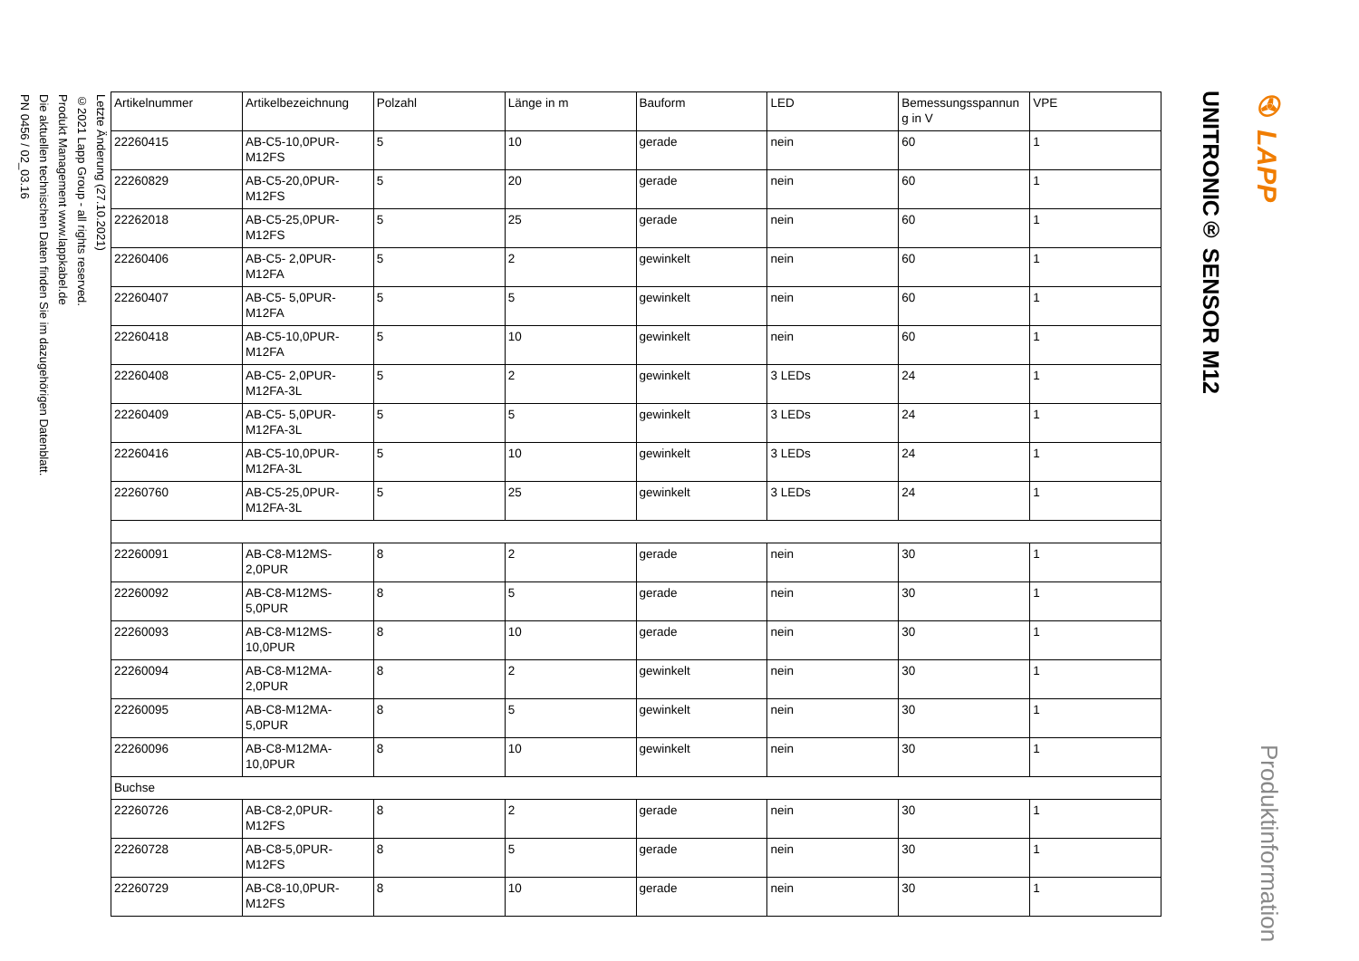Letzte Änderung (27.10.2021)
©2021 Lapp Group - all rights reserved.
Produkt Management www.lappkabel.de
Die aktuellen technischen Daten finden Sie im dazugehörigen Datenblatt.
PN 0456 / 02_03.16
| Artikelnummer | Artikelbezeichnung | Polzahl | Länge in m | Bauform | LED | Bemessungsspannun g in V | VPE |
| --- | --- | --- | --- | --- | --- | --- | --- |
| 22260415 | AB-C5-10,0PUR-M12FS | 5 | 10 | gerade | nein | 60 | 1 |
| 22260829 | AB-C5-20,0PUR-M12FS | 5 | 20 | gerade | nein | 60 | 1 |
| 22262018 | AB-C5-25,0PUR-M12FS | 5 | 25 | gerade | nein | 60 | 1 |
| 22260406 | AB-C5- 2,0PUR-M12FA | 5 | 2 | gewinkelt | nein | 60 | 1 |
| 22260407 | AB-C5- 5,0PUR-M12FA | 5 | 5 | gewinkelt | nein | 60 | 1 |
| 22260418 | AB-C5-10,0PUR-M12FA | 5 | 10 | gewinkelt | nein | 60 | 1 |
| 22260408 | AB-C5- 2,0PUR-M12FA-3L | 5 | 2 | gewinkelt | 3 LEDs | 24 | 1 |
| 22260409 | AB-C5- 5,0PUR-M12FA-3L | 5 | 5 | gewinkelt | 3 LEDs | 24 | 1 |
| 22260416 | AB-C5-10,0PUR-M12FA-3L | 5 | 10 | gewinkelt | 3 LEDs | 24 | 1 |
| 22260760 | AB-C5-25,0PUR-M12FA-3L | 5 | 25 | gewinkelt | 3 LEDs | 24 | 1 |
| 22260091 | AB-C8-M12MS-2,0PUR | 8 | 2 | gerade | nein | 30 | 1 |
| 22260092 | AB-C8-M12MS-5,0PUR | 8 | 5 | gerade | nein | 30 | 1 |
| 22260093 | AB-C8-M12MS-10,0PUR | 8 | 10 | gerade | nein | 30 | 1 |
| 22260094 | AB-C8-M12MA-2,0PUR | 8 | 2 | gewinkelt | nein | 30 | 1 |
| 22260095 | AB-C8-M12MA-5,0PUR | 8 | 5 | gewinkelt | nein | 30 | 1 |
| 22260096 | AB-C8-M12MA-10,0PUR | 8 | 10 | gewinkelt | nein | 30 | 1 |
| Buchse | | | | | | | |
| 22260726 | AB-C8-2,0PUR-M12FS | 8 | 2 | gerade | nein | 30 | 1 |
| 22260728 | AB-C8-5,0PUR-M12FS | 8 | 5 | gerade | nein | 30 | 1 |
| 22260729 | AB-C8-10,0PUR-M12FS | 8 | 10 | gerade | nein | 30 | 1 |
UNITRONIC® SENSOR M12
✇ LAPP Produktinformation